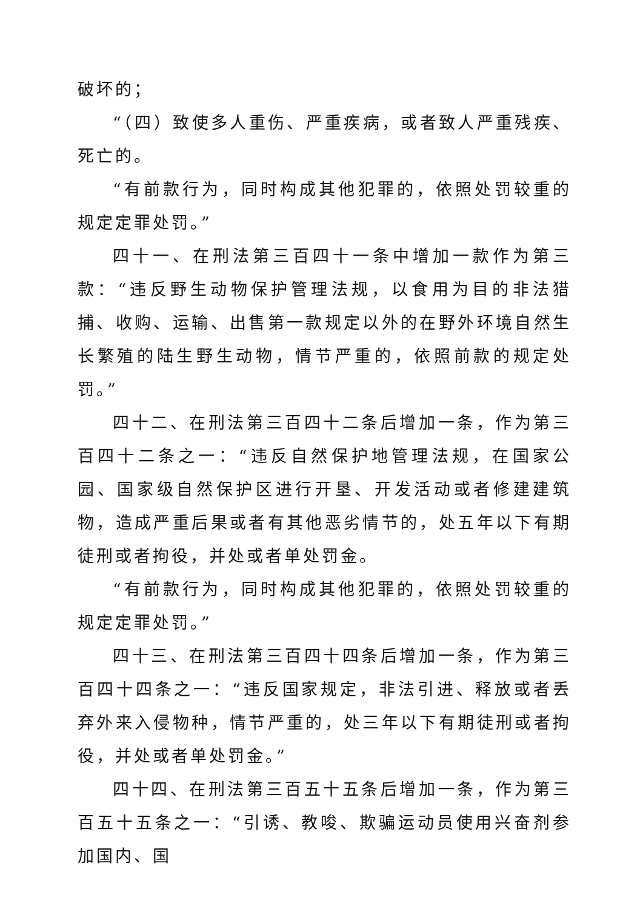破坏的；
“（四）致使多人重伤、严重疾病，或者致人严重残疾、死亡的。
“有前款行为，同时构成其他犯罪的，依照处罚较重的规定定罪处罚。”
四十一、在刑法第三百四十一条中增加一款作为第三款：“违反野生动物保护管理法规，以食用为目的非法猎捕、收购、运输、出售第一款规定以外的在野外环境自然生长繁殖的陆生野生动物，情节严重的，依照前款的规定处罚。”
四十二、在刑法第三百四十二条后增加一条，作为第三百四十二条之一：“违反自然保护地管理法规，在国家公园、国家级自然保护区进行开垦、开发活动或者修建建筑物，造成严重后果或者有其他恶劣情节的，处五年以下有期徒刑或者拘役，并处或者单处罚金。
“有前款行为，同时构成其他犯罪的，依照处罚较重的规定定罪处罚。”
四十三、在刑法第三百四十四条后增加一条，作为第三百四十四条之一：“违反国家规定，非法引进、释放或者丢弃外来入侵物种，情节严重的，处三年以下有期徒刑或者拘役，并处或者单处罚金。”
四十四、在刑法第三百五十五条后增加一条，作为第三百五十五条之一：“引诱、教唆、欺骗运动员使用兴奋剂参加国内、国